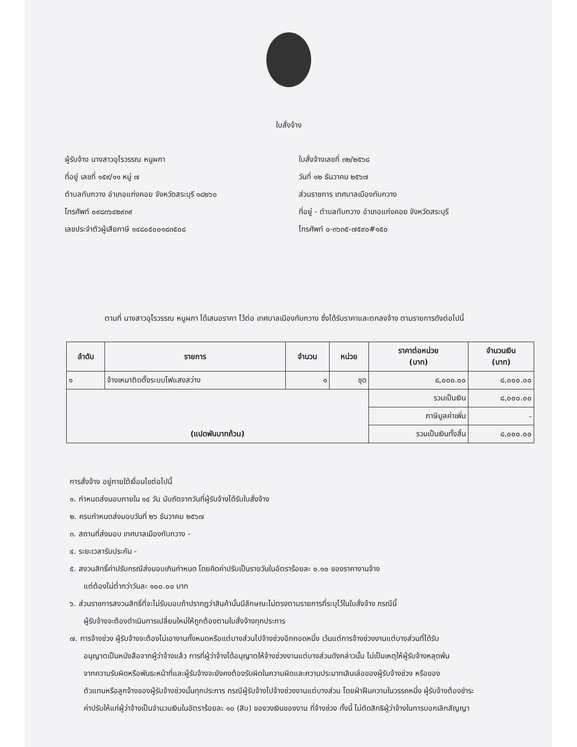ใบสั่งจ้าง
ผู้รับจ้าง นางสาวอุไรวรรณ หนูผกา
ที่อยู่ เลขที่ ๑๕๙/๑๑ หมู่ ๗
ตำบลทับกวาง อำเภอแก่งคอย จังหวัดสระบุรี ๑๘๒๖๐
โทรศัพท์ ๐๙๘๓๖๔๒๙๓๙
เลขประจำตัวผู้เสียภาษี ๑๔๘๐๕๐๐๑๘๓๕๐๘
ใบสั่งจ้างเลขที่ ๓๒/๒๕๖๘
วันที่ ๑๒ ธันวาคม ๒๕๖๗
ส่วนราชการ เทศบาลเมืองทับกวาง
ที่อยู่ - ตำบลทับกวาง อำเภอแก่งคอย จังหวัดสระบุรี
โทรศัพท์ ๐-๓๖๓๕-๗๕๙๐#๑๕๐
ตามที่ นางสาวอุไรวรรณ หนูผกา ได้เสนอราคา ไว้ต่อ เทศบาลเมืองทับกวาง ซึ่งได้รับราคาและตกลงจ้าง ตามรายการดังต่อไปนี้
| ลำดับ | รายการ | จำนวน | หน่วย | ราคาต่อหน่วย (บาท) | จำนวนเงิน (บาท) |
| --- | --- | --- | --- | --- | --- |
| ๑ | จ้างเหมาติดตั้งระบบไฟแสงสว่าง | ๑ | ชุด | ๘,๐๐๐.๐๐ | ๘,๐๐๐.๐๐ |
| (แปดพันบาทถ้วน) | | | | รวมเป็นเงิน | ๘,๐๐๐.๐๐ |
| | | | | ภาษีมูลค่าเพิ่ม | - |
| | | | | รวมเป็นเงินทั้งสิ้น | ๘,๐๐๐.๐๐ |
การสั่งจ้าง อยู่ภายใต้เงื่อนไขต่อไปนี้
๑. กำหนดส่งมอบภายใน ๑๔ วัน นับถัดจากวันที่ผู้รับจ้างได้รับใบสั่งจ้าง
๒. ครบกำหนดส่งมอบวันที่ ๒๖ ธันวาคม ๒๕๖๗
๓. สถานที่ส่งมอบ เทศบาลเมืองทับกวาง -
๔. ระยะเวลารับประกัน -
๕. สงวนสิทธิ์ค่าปรับกรณีส่งมอบเกินกำหนด โดยคิดค่าปรับเป็นรายวันในอัตราร้อยละ ๐.๑๐ ของราคางานจ้าง
แต่ต้องไม่ต่ำกว่าวันละ ๑๐๐.๐๐ บาท
๖. ส่วนราชการสงวนสิทธิ์ที่จะไม่รับมอบถ้าปรากฏว่าสินค้านั้นมีลักษณะไม่ตรงตามรายการที่ระบุไว้ในใบสั่งจ้าง กรณีนี้
ผู้รับจ้างจะต้องดำเนินการเปลี่ยนใหม่ให้ถูกต้องตามใบสั่งจ้างทุกประการ
๗. การจ้างช่วง ผู้รับจ้างจะต้องไม่เอางานทั้งหมดหรือแต่บางส่วนไปจ้างช่วงอีกทอดหนึ่ง เว้นแต่การจ้างช่วงงานแต่บางส่วนที่ได้รับ
อนุญาตเป็นหนังสือจากผู้ว่าจ้างแล้ว การที่ผู้ว่าจ้างได้อนุญาตให้จ้างช่วงงานแต่บางส่วนดังกล่าวนั้น ไม่เป็นเหตุให้ผู้รับจ้างหลุดพ้น
จากความรับผิดหรือพันธะหน้าที่และผู้รับจ้างจะยังคงต้องรับผิดในความผิดและความประมาทเลินเล่อของผู้รับจ้างช่วง หรือของ
ตัวแทนหรือลูกจ้างของผู้รับจ้างช่วงนั้นทุกประการ กรณีผู้รับจ้างไปจ้างช่วงงานแต่บางส่วน โดยฝ่าฝืนความในวรรคหนึ่ง ผู้รับจ้างต้องชำระ
ค่าปรับให้แก่ผู้ว่าจ้างเป็นจำนวนเงินในอัตราร้อยละ ๑๐ (สิบ) ของวงเงินของงาน ที่จ้างช่วง ทั้งนี้ ไม่ตัดสิทธิผู้ว่าจ้างในการบอกเลิกสัญญา